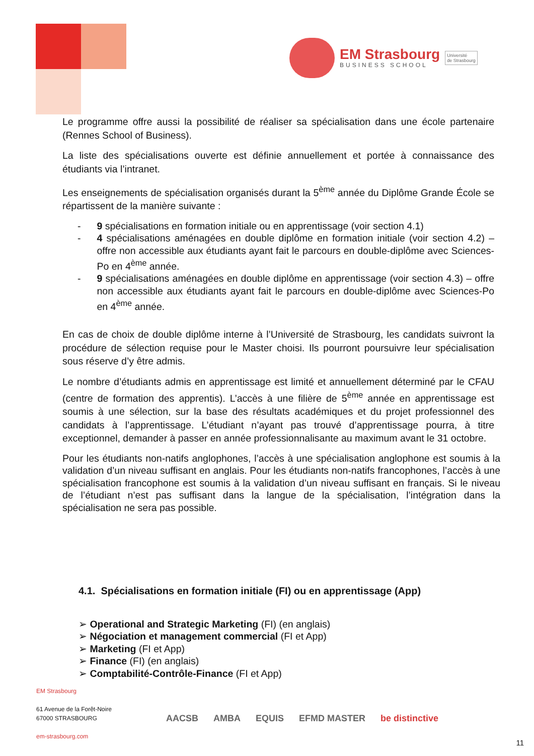EM Strasbourg
BUSINESS SCHOOL
Université
de Strasbourg
Le programme offre aussi la possibilité de réaliser sa spécialisation dans une école partenaire (Rennes School of Business).
La liste des spécialisations ouverte est définie annuellement et portée à connaissance des étudiants via l’intranet.
Les enseignements de spécialisation organisés durant la 5<sup>ème</sup> année du Diplôme Grande École se répartissent de la manière suivante :
- 9 spécialisations en formation initiale ou en apprentissage (voir section 4.1)
- 4 spécialisations aménagées en double diplôme en formation initiale (voir section 4.2) – offre non accessible aux étudiants ayant fait le parcours en double-diplôme avec Sciences-Po en 4<sup>ème</sup> année.
- 9 spécialisations aménagées en double diplôme en apprentissage (voir section 4.3) – offre non accessible aux étudiants ayant fait le parcours en double-diplôme avec Sciences-Po en 4<sup>ème</sup> année.
En cas de choix de double diplôme interne à l’Université de Strasbourg, les candidats suivront la procédure de sélection requise pour le Master choisi. Ils pourront poursuivre leur spécialisation sous réserve d’y être admis.
Le nombre d’étudiants admis en apprentissage est limité et annuellement déterminé par le CFAU (centre de formation des apprentis). L’accès à une filière de 5<sup>ème</sup> année en apprentissage est soumis à une sélection, sur la base des résultats académiques et du projet professionnel des candidats à l’apprentissage. L’étudiant n’ayant pas trouvé d’apprentissage pourra, à titre exceptionnel, demander à passer en année professionnalisante au maximum avant le 31 octobre.
Pour les étudiants non-natifs anglophones, l’accès à une spécialisation anglophone est soumis à la validation d’un niveau suffisant en anglais. Pour les étudiants non-natifs francophones, l’accès à une spécialisation francophone est soumis à la validation d’un niveau suffisant en français. Si le niveau de l’étudiant n’est pas suffisant dans la langue de la spécialisation, l’intégration dans la spécialisation ne sera pas possible.
4.1. Spécialisations en formation initiale (FI) ou en apprentissage (App)
➢ Operational and Strategic Marketing (FI) (en anglais)
➢ Négociation et management commercial (FI et App)
➢ Marketing (FI et App)
➢ Finance (FI) (en anglais)
➢ Comptabilité-Contrôle-Finance (FI et App)
EM Strasbourg
61 Avenue de la Forêt-Noire
67000 STRASBOURG
em-strasbourg.com
AACSB AMBA EQUIS EFMD MASTER be distinctive
11